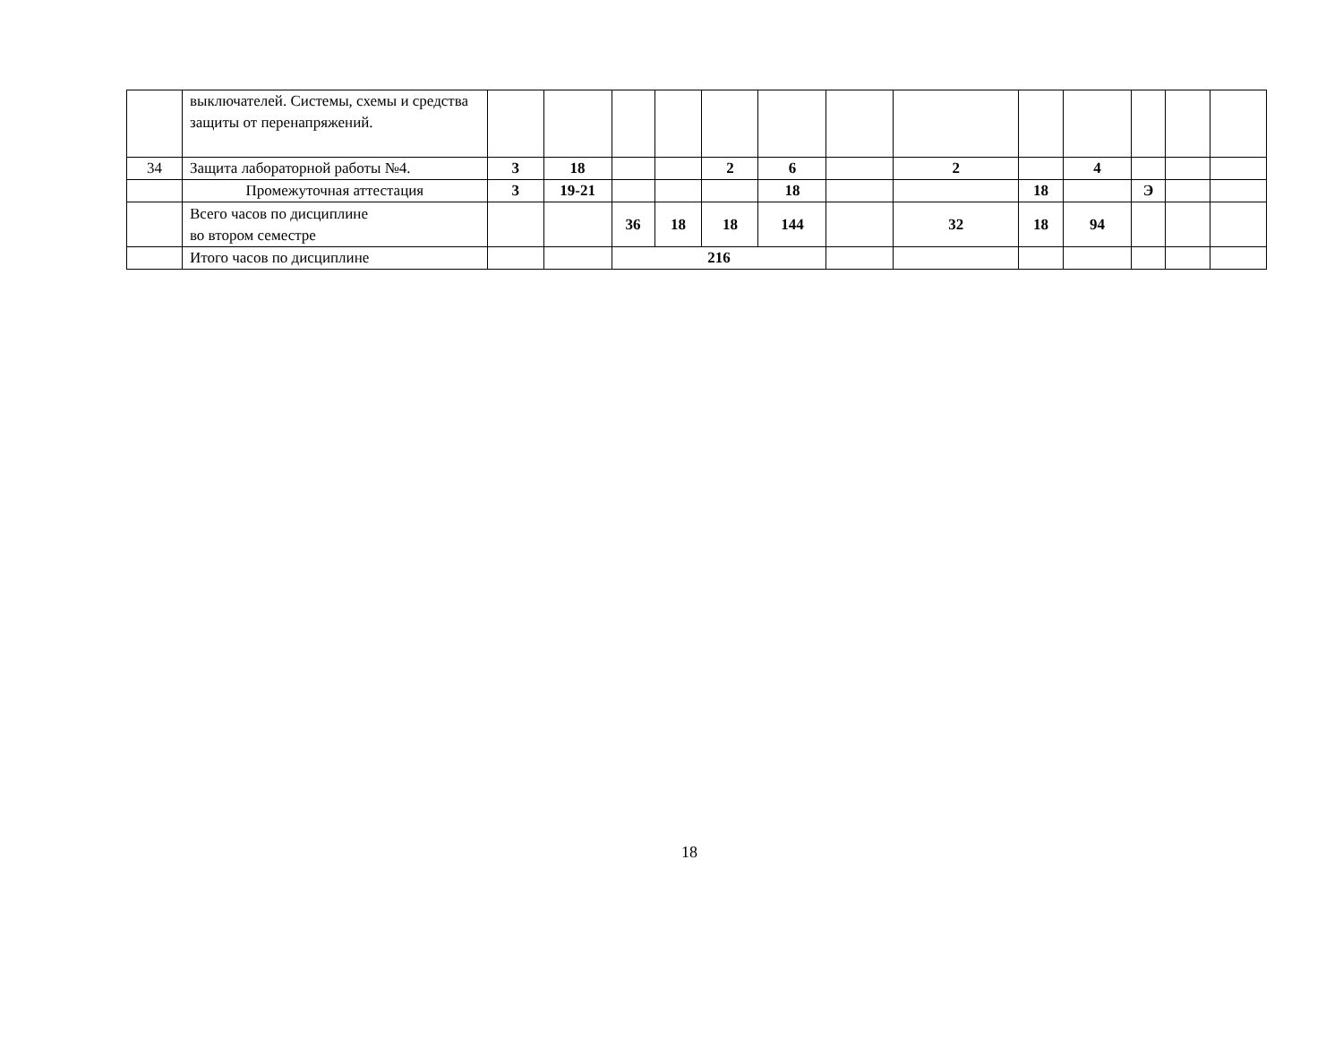| | выключателей. Системы, схемы и средства защиты от перенапряжений. | | | | | | | | | | | | | |
| 34 | Защита лабораторной работы №4. | 3 | 18 | | | 2 | 6 | | 2 | | 4 | | | |
| | Промежуточная аттестация | 3 | 19-21 | | | | 18 | | | 18 | | Э | | |
| | Всего часов по дисциплине во втором семестре | | | 36 | 18 | 18 | 144 | | 32 | 18 | 94 | | | |
| | Итого часов по дисциплине | | | 216 | | | | | | | | | | |
18